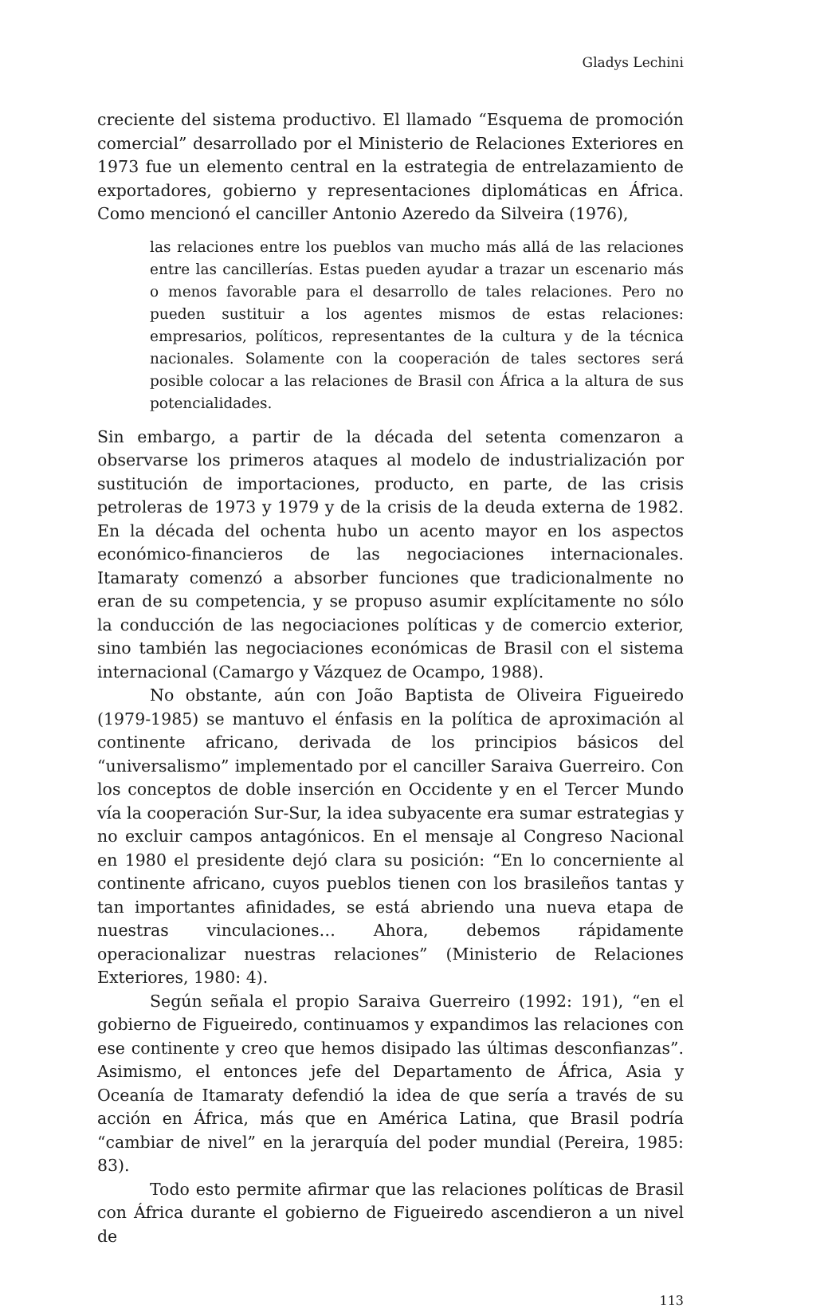Gladys Lechini
creciente del sistema productivo. El llamado “Esquema de promoción comercial” desarrollado por el Ministerio de Relaciones Exteriores en 1973 fue un elemento central en la estrategia de entrelazamiento de exportadores, gobierno y representaciones diplomáticas en África. Como mencionó el canciller Antonio Azeredo da Silveira (1976),
las relaciones entre los pueblos van mucho más allá de las relaciones entre las cancillerías. Estas pueden ayudar a trazar un escenario más o menos favorable para el desarrollo de tales relaciones. Pero no pueden sustituir a los agentes mismos de estas relaciones: empresarios, políticos, representantes de la cultura y de la técnica nacionales. Solamente con la cooperación de tales sectores será posible colocar a las relaciones de Brasil con África a la altura de sus potencialidades.
Sin embargo, a partir de la década del setenta comenzaron a observarse los primeros ataques al modelo de industrialización por sustitución de importaciones, producto, en parte, de las crisis petroleras de 1973 y 1979 y de la crisis de la deuda externa de 1982. En la década del ochenta hubo un acento mayor en los aspectos económico-financieros de las negociaciones internacionales. Itamaraty comenzó a absorber funciones que tradicionalmente no eran de su competencia, y se propuso asumir explícitamente no sólo la conducción de las negociaciones políticas y de comercio exterior, sino también las negociaciones económicas de Brasil con el sistema internacional (Camargo y Vázquez de Ocampo, 1988).
No obstante, aún con João Baptista de Oliveira Figueiredo (1979-1985) se mantuvo el énfasis en la política de aproximación al continente africano, derivada de los principios básicos del “universalismo” implementado por el canciller Saraiva Guerreiro. Con los conceptos de doble inserción en Occidente y en el Tercer Mundo vía la cooperación Sur-Sur, la idea subyacente era sumar estrategias y no excluir campos antagónicos. En el mensaje al Congreso Nacional en 1980 el presidente dejó clara su posición: “En lo concerniente al continente africano, cuyos pueblos tienen con los brasileños tantas y tan importantes afinidades, se está abriendo una nueva etapa de nuestras vinculaciones… Ahora, debemos rápidamente operacionalizar nuestras relaciones” (Ministerio de Relaciones Exteriores, 1980: 4).
Según señala el propio Saraiva Guerreiro (1992: 191), “en el gobierno de Figueiredo, continuamos y expandimos las relaciones con ese continente y creo que hemos disipado las últimas desconfianzas”. Asimismo, el entonces jefe del Departamento de África, Asia y Oceanía de Itamaraty defendió la idea de que sería a través de su acción en África, más que en América Latina, que Brasil podría “cambiar de nivel” en la jerarquía del poder mundial (Pereira, 1985: 83).
Todo esto permite afirmar que las relaciones políticas de Brasil con África durante el gobierno de Figueiredo ascendieron a un nivel de
113